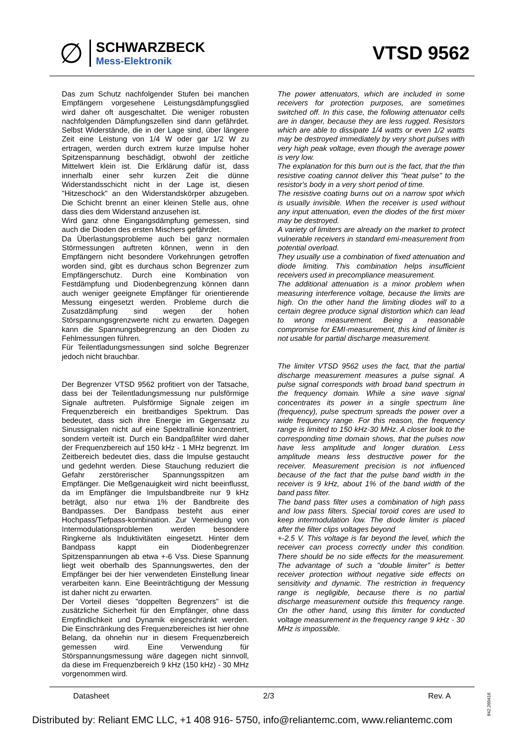∅
SCHWARZBECK
Mess-Elektronik
VTSD 9562
Das zum Schutz nachfolgender Stufen bei manchen Empfängern vorgesehene Leistungsdämpfungsglied wird daher oft ausgeschaltet. Die weniger robusten nachfolgenden Dämpfungszellen sind dann gefährdet. Selbst Widerstände, die in der Lage sind, über längere Zeit eine Leistung von 1/4 W oder gar 1/2 W zu ertragen, werden durch extrem kurze Impulse hoher Spitzenspannung beschädigt, obwohl der zeitliche Mittelwert klein ist. Die Erklärung dafür ist, dass innerhalb einer sehr kurzen Zeit die dünne Widerstandsschicht nicht in der Lage ist, diesen "Hitzeschock" an den Widerstandskörper abzugeben. Die Schicht brennt an einer kleinen Stelle aus, ohne dass dies dem Widerstand anzusehen ist.
Wird ganz ohne Eingangsdämpfung gemessen, sind auch die Dioden des ersten Mischers gefährdet.
Da Überlastungsprobleme auch bei ganz normalen Störmessungen auftreten können, wenn in den Empfängern nicht besondere Vorkehrungen getroffen worden sind, gibt es durchaus schon Begrenzer zum Empfängerschutz. Durch eine Kombination von Festdämpfung und Diodenbegrenzung können dann auch weniger geeignete Empfänger für orientierende Messung eingesetzt werden. Probleme durch die Zusatzdämpfung sind wegen der hohen Störspannungsgrenzwerte nicht zu erwarten. Dagegen kann die Spannungsbegrenzung an den Dioden zu Fehlmessungen führen.
Für Teilentladungsmessungen sind solche Begrenzer jedoch nicht brauchbar.
Der Begrenzer VTSD 9562 profitiert von der Tatsache, dass bei der Teilentladungsmessung nur pulsförmige Signale auftreten. Pulsförmige Signale zeigen im Frequenzbereich ein breitbandiges Spektrum. Das bedeutet, dass sich ihre Energie im Gegensatz zu Sinussignalen nicht auf eine Spektrallinie konzentriert, sondern verteilt ist. Durch ein Bandpaßfilter wird daher der Frequenzbereich auf 150 kHz - 1 MHz begrenzt. Im Zeitbereich bedeutet dies, dass die Impulse gestaucht und gedehnt werden. Diese Stauchung reduziert die Gefahr zerstörerischer Spannungsspitzen am Empfänger. Die Meßgenauigkeit wird nicht beeinflusst, da im Empfänger die Impulsbandbreite nur 9 kHz beträgt, also nur etwa 1% der Bandbreite des Bandpasses. Der Bandpass besteht aus einer Hochpass/Tiefpass-kombination. Zur Vermeidung von Intermodulationsproblemen werden besondere Ringkerne als Induktivitäten eingesetzt. Hinter dem Bandpass kappt ein Diodenbegrenzer Spitzenspannungen ab etwa +-6 Vss. Diese Spannung liegt weit oberhalb des Spannungswertes, den der Empfänger bei der hier verwendeten Einstellung linear verarbeiten kann. Eine Beeinträchtigung der Messung ist daher nicht zu erwarten.
Der Vorteil dieses "doppelten Begrenzers" ist die zusätzliche Sicherheit für den Empfänger, ohne dass Empfindlichkeit und Dynamik eingeschränkt werden. Die Einschränkung des Frequenzbereiches ist hier ohne Belang, da ohnehin nur in diesem Frequenzbereich gemessen wird. Eine Verwendung für Störspannungsmessung wäre dagegen nicht sinnvoll, da diese im Frequenzbereich 9 kHz (150 kHz) - 30 MHz vorgenommen wird.
The power attenuators, which are included in some receivers for protection purposes, are sometimes switched off. In this case, the following attenuator cells are in danger, because they are less rugged. Resistors which are able to dissipate 1/4 watts or even 1/2 watts may be destroyed immediately by very short pulses with very high peak voltage, even though the average power is very low.
The explanation for this burn out is the fact, that the thin resistive coating cannot deliver this "heat pulse" to the resistor's body in a very short period of time.
The resistive coating burns out on a narrow spot which is usually invisible. When the receiver is used without any input attenuation, even the diodes of the first mixer may be destroyed.
A variety of limiters are already on the market to protect vulnerable receivers in standard emi-measurement from potential overload.
They usually use a combination of fixed attenuation and diode limiting. This combination helps insufficient receivers used in precompliance measurement.
The additional attenuation is a minor problem when measuring interference voltage, because the limits are high. On the other hand the limiting diodes will to a certain degree produce signal distortion which can lead to wrong measurement. Being a reasonable compromise for EMI-measurement, this kind of limiter is not usable for partial discharge measurement.
The limiter VTSD 9562 uses the fact, that the partial discharge measurement measures a pulse signal. A pulse signal corresponds with broad band spectrum in the frequency domain. While a sine wave signal concentrates its power in a single spectrum line (frequency), pulse spectrum spreads the power over a wide frequency range. For this reason, the frequency range is limited to 150 kHz-30 MHz. A closer look to the corresponding time domain shows, that the pulses now have less amplitude and longer duration. Less amplitude means less destructive power for the receiver. Measurement precision is not influenced because of the fact that the pulse band width in the receiver is 9 kHz, about 1% of the band width of the band pass filter.
The band pass filter uses a combination of high pass and low pass filters. Special toroid cores are used to keep intermodulation low. The diode limiter is placed after the filter clips voltages beyond
+-2.5 V. This voltage is far beyond the level, which the receiver can process correctly under this condition. There should be no side effects for the measurement. The advantage of such a "double limiter" is better receiver protection without negative side effects on sensitivity and dynamic. The restriction in frequency range is negligible, because there is no partial discharge measurement outside this frequency range. On the other hand, using this limiter for conducted voltage measurement in the frequency range 9 kHz - 30 MHz is impossible.
Datasheet 2/3 Rev. A
842.260416
Distributed by: Reliant EMC LLC, +1 408 916- 5750, info@reliantemc.com, www.reliantemc.com